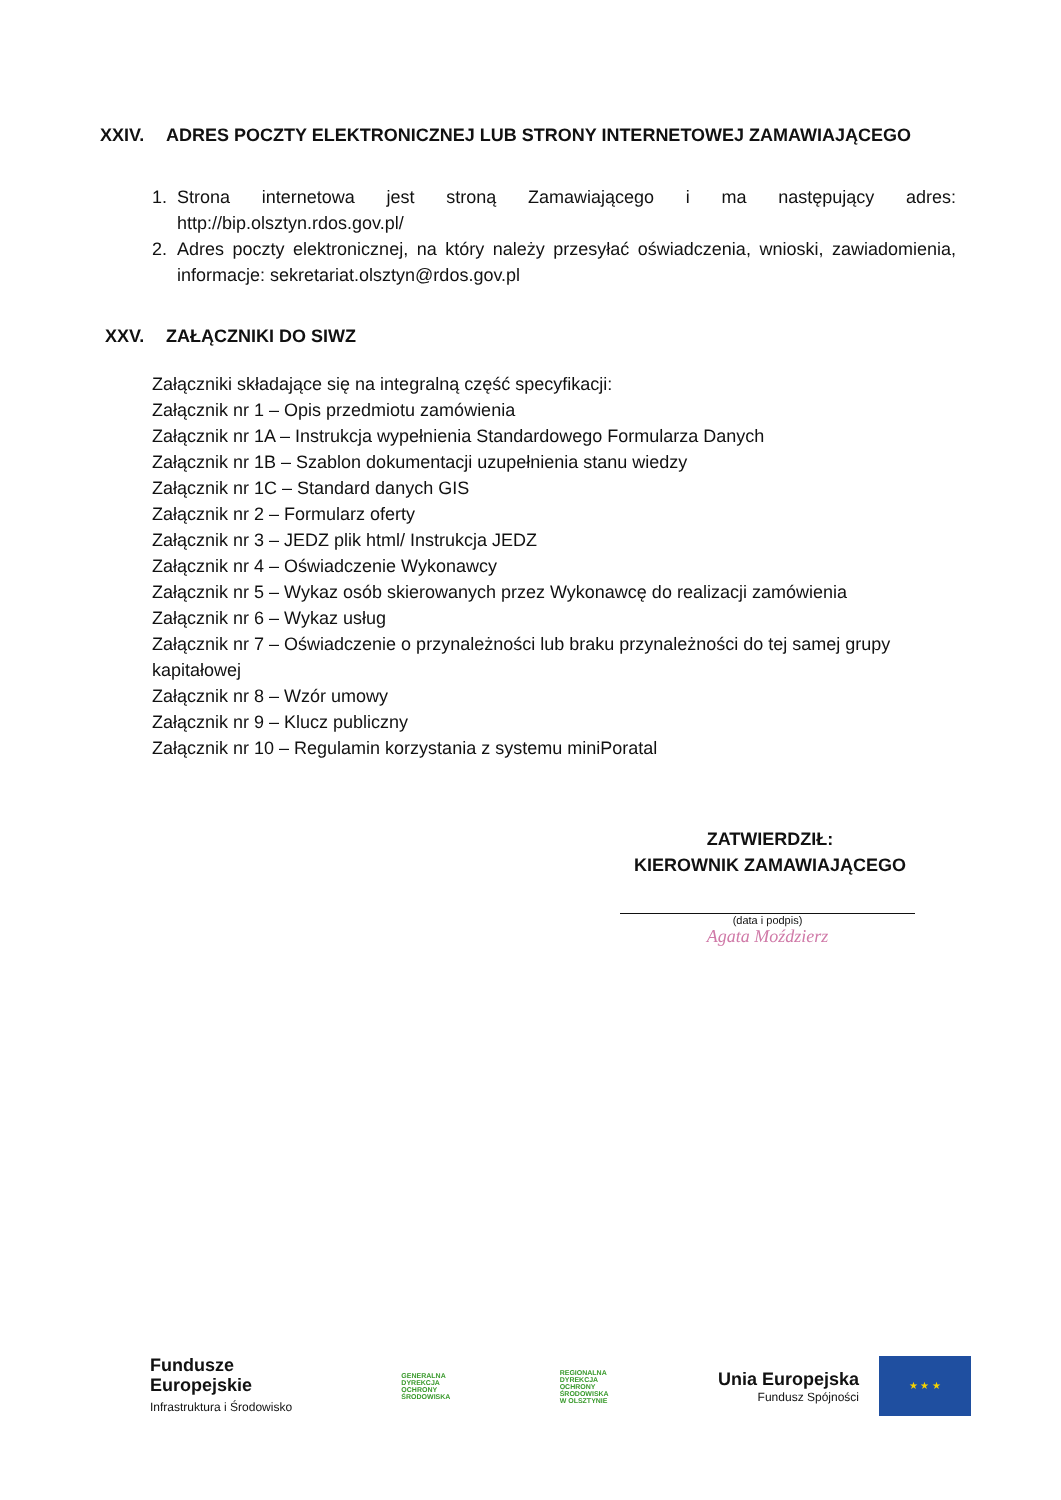XXIV. ADRES POCZTY ELEKTRONICZNEJ LUB STRONY INTERNETOWEJ ZAMAWIAJĄCEGO
1. Strona internetowa jest stroną Zamawiającego i ma następujący adres: http://bip.olsztyn.rdos.gov.pl/
2. Adres poczty elektronicznej, na który należy przesyłać oświadczenia, wnioski, zawiadomienia, informacje: sekretariat.olsztyn@rdos.gov.pl
XXV. ZAŁĄCZNIKI DO SIWZ
Załączniki składające się na integralną część specyfikacji:
Załącznik nr 1 – Opis przedmiotu zamówienia
Załącznik nr 1A – Instrukcja wypełnienia Standardowego Formularza Danych
Załącznik nr 1B – Szablon dokumentacji uzupełnienia stanu wiedzy
Załącznik nr 1C – Standard danych GIS
Załącznik nr 2 – Formularz oferty
Załącznik nr 3 – JEDZ plik html/ Instrukcja JEDZ
Załącznik nr 4 – Oświadczenie Wykonawcy
Załącznik nr 5 – Wykaz osób skierowanych przez Wykonawcę do realizacji zamówienia
Załącznik nr 6 – Wykaz usług
Załącznik nr 7 – Oświadczenie o przynależności lub braku przynależności do tej samej grupy kapitałowej
Załącznik nr 8 – Wzór umowy
Załącznik nr 9 – Klucz publiczny
Załącznik nr 10 – Regulamin korzystania z systemu miniPoratal
ZATWIERDZIŁ:
KIEROWNIK ZAMAWIAJĄCEGO
(data i podpis)
Agata Moździerz
Fundusze
Europejskie
Infrastruktura i Środowisko
GENERALNA
DYREKCJA
OCHRONY
ŚRODOWISKA
REGIONALNA
DYREKCJA
OCHRONY
ŚRODOWISKA
W OLSZTYNIE
Unia Europejska
Fundusz Spójności
★ ★ ★